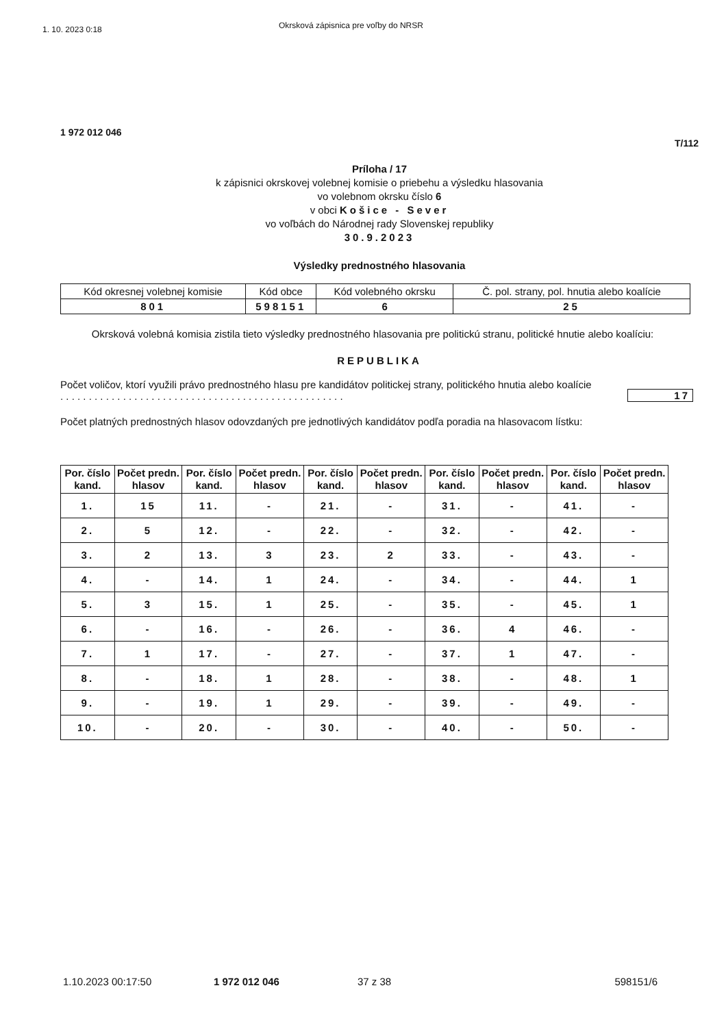1. 10. 2023 0:18
Okrsková zápisnica pre voľby do NRSR
1 972 012 046
T/112
Príloha / 17
k zápisnici okrskovej volebnej komisie o priebehu a výsledku hlasovania
vo volebnom okrsku číslo 6
v obci Košice - Sever
vo voľbách do Národnej rady Slovenskej republiky
30.9.2023
Výsledky prednostného hlasovania
| Kód okresnej volebnej komisie | Kód obce | Kód volebného okrsku | Č. pol. strany, pol. hnutia alebo koalície |
| 801 | 598151 | 6 | 25 |
Okrsková volebná komisia zistila tieto výsledky prednostného hlasovania pre politickú stranu, politické hnutie alebo koalíciu:
REPUBLIKA
Počet voličov, ktorí využili právo prednostného hlasu pre kandidátov politickej strany, politického hnutia alebo koalície . . . . . . . . . . . . . . . . . . . . . . . . . . . . . . . . . . . . . . . . . . . . . . . . . .
17
Počet platných prednostných hlasov odovzdaných pre jednotlivých kandidátov podľa poradia na hlasovacom lístku:
| Por. číslo kand. | Počet predn. hlasov | Por. číslo kand. | Počet predn. hlasov | Por. číslo kand. | Počet predn. hlasov | Por. číslo kand. | Počet predn. hlasov | Por. číslo kand. | Počet predn. hlasov |
| --- | --- | --- | --- | --- | --- | --- | --- | --- | --- |
| 1. | 15 | 11. | - | 21. | - | 31. | - | 41. | - |
| 2. | 5 | 12. | - | 22. | - | 32. | - | 42. | - |
| 3. | 2 | 13. | 3 | 23. | 2 | 33. | - | 43. | - |
| 4. | - | 14. | 1 | 24. | - | 34. | - | 44. | 1 |
| 5. | 3 | 15. | 1 | 25. | - | 35. | - | 45. | 1 |
| 6. | - | 16. | - | 26. | - | 36. | 4 | 46. | - |
| 7. | 1 | 17. | - | 27. | - | 37. | 1 | 47. | - |
| 8. | - | 18. | 1 | 28. | - | 38. | - | 48. | 1 |
| 9. | - | 19. | 1 | 29. | - | 39. | - | 49. | - |
| 10. | - | 20. | - | 30. | - | 40. | - | 50. | - |
1.10.2023 00:17:50 1 972 012 046 37 z 38 598151/6